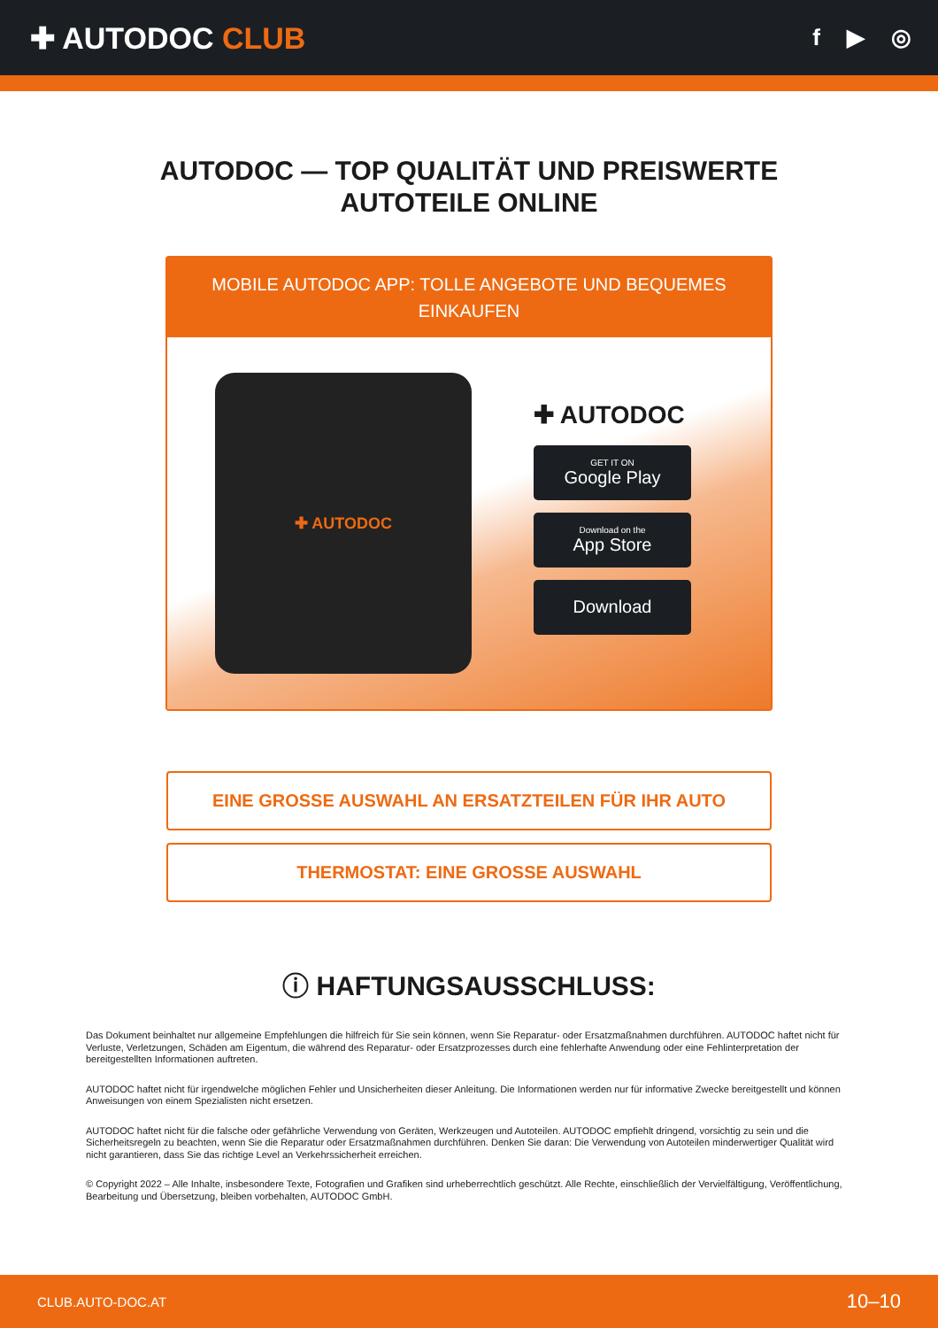✚ AUTODOC CLUB
f ▶ ◎
AUTODOC — TOP QUALITÄT UND PREISWERTE
AUTOTEILE ONLINE
MOBILE AUTODOC APP: TOLLE ANGEBOTE UND BEQUEMES EINKAUFEN
✚ AUTODOC
✚ AUTODOC
GET IT ON
Google Play
Download on the
App Store
Download
EINE GROSSE AUSWAHL AN ERSATZTEILEN FÜR IHR AUTO
THERMOSTAT: EINE GROSSE AUSWAHL
ⓘ HAFTUNGSAUSSCHLUSS:
Das Dokument beinhaltet nur allgemeine Empfehlungen die hilfreich für Sie sein können, wenn Sie Reparatur- oder Ersatzmaßnahmen durchführen. AUTODOC haftet nicht für Verluste, Verletzungen, Schäden am Eigentum, die während des Reparatur- oder Ersatzprozesses durch eine fehlerhafte Anwendung oder eine Fehlinterpretation der bereitgestellten Informationen auftreten.
AUTODOC haftet nicht für irgendwelche möglichen Fehler und Unsicherheiten dieser Anleitung. Die Informationen werden nur für informative Zwecke bereitgestellt und können Anweisungen von einem Spezialisten nicht ersetzen.
AUTODOC haftet nicht für die falsche oder gefährliche Verwendung von Geräten, Werkzeugen und Autoteilen. AUTODOC empfiehlt dringend, vorsichtig zu sein und die Sicherheitsregeln zu beachten, wenn Sie die Reparatur oder Ersatzmaßnahmen durchführen. Denken Sie daran: Die Verwendung von Autoteilen minderwertiger Qualität wird nicht garantieren, dass Sie das richtige Level an Verkehrssicherheit erreichen.
© Copyright 2022 – Alle Inhalte, insbesondere Texte, Fotografien und Grafiken sind urheberrechtlich geschützt. Alle Rechte, einschließlich der Vervielfältigung, Veröffentlichung, Bearbeitung und Übersetzung, bleiben vorbehalten, AUTODOC GmbH.
CLUB.AUTO-DOC.AT 10–10